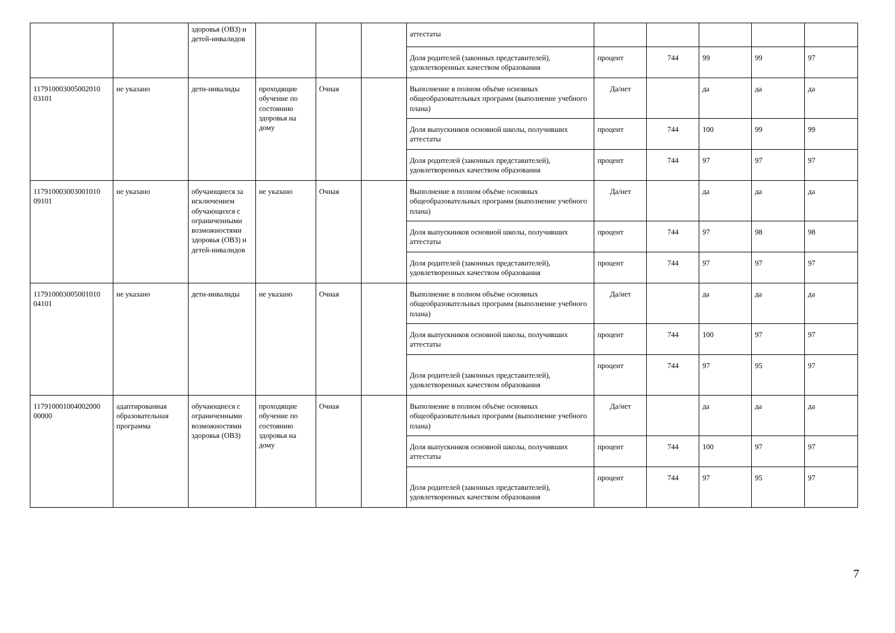| | | здоровья (ОВЗ) и детей-инвалидов | | | | аттестаты | | | | | |
| | | | | | | Доля родителей (законных представителей), удовлетворенных качеством образования | процент | 744 | 99 | 99 | 97 |
| 117910003005002010 03101 | не указано | дети-инвалиды | проходящие обучение по состоянию здоровья на дому | Очная | | Выполнение в полном объёме основных общеобразовательных программ (выполнение учебного плана) | Да/нет | | да | да | да |
| | | | | | | Доля выпускников основной школы, получивших аттестаты | процент | 744 | 100 | 99 | 99 |
| | | | | | | Доля родителей (законных представителей), удовлетворенных качеством образования | процент | 744 | 97 | 97 | 97 |
| 117910003003001010 09101 | не указано | обучающиеся за исключением обучающихся с ограниченными возможностями здоровья (ОВЗ) и детей-инвалидов | не указано | Очная | | Выполнение в полном объёме основных общеобразовательных программ (выполнение учебного плана) | Да/нет | | да | да | да |
| | | | | | | Доля выпускников основной школы, получивших аттестаты | процент | 744 | 97 | 98 | 98 |
| | | | | | | Доля родителей (законных представителей), удовлетворенных качеством образования | процент | 744 | 97 | 97 | 97 |
| 117910003005001010 04101 | не указано | дети-инвалиды | не указано | Очная | | Выполнение в полном объёме основных общеобразовательных программ (выполнение учебного плана) | Да/нет | | да | да | да |
| | | | | | | Доля выпускников основной школы, получивших аттестаты | процент | 744 | 100 | 97 | 97 |
| | | | | | | Доля родителей (законных представителей), удовлетворенных качеством образования | процент | 744 | 97 | 95 | 97 |
| 117910001004002000 00000 | адаптированная образовательная программа | обучающиеся с ограниченными возможностями здоровья (ОВЗ) | проходящие обучение по состоянию здоровья на дому | Очная | | Выполнение в полном объёме основных общеобразовательных программ (выполнение учебного плана) | Да/нет | | да | да | да |
| | | | | | | Доля выпускников основной школы, получивших аттестаты | процент | 744 | 100 | 97 | 97 |
| | | | | | | Доля родителей (законных представителей), удовлетворенных качеством образования | процент | 744 | 97 | 95 | 97 |
7